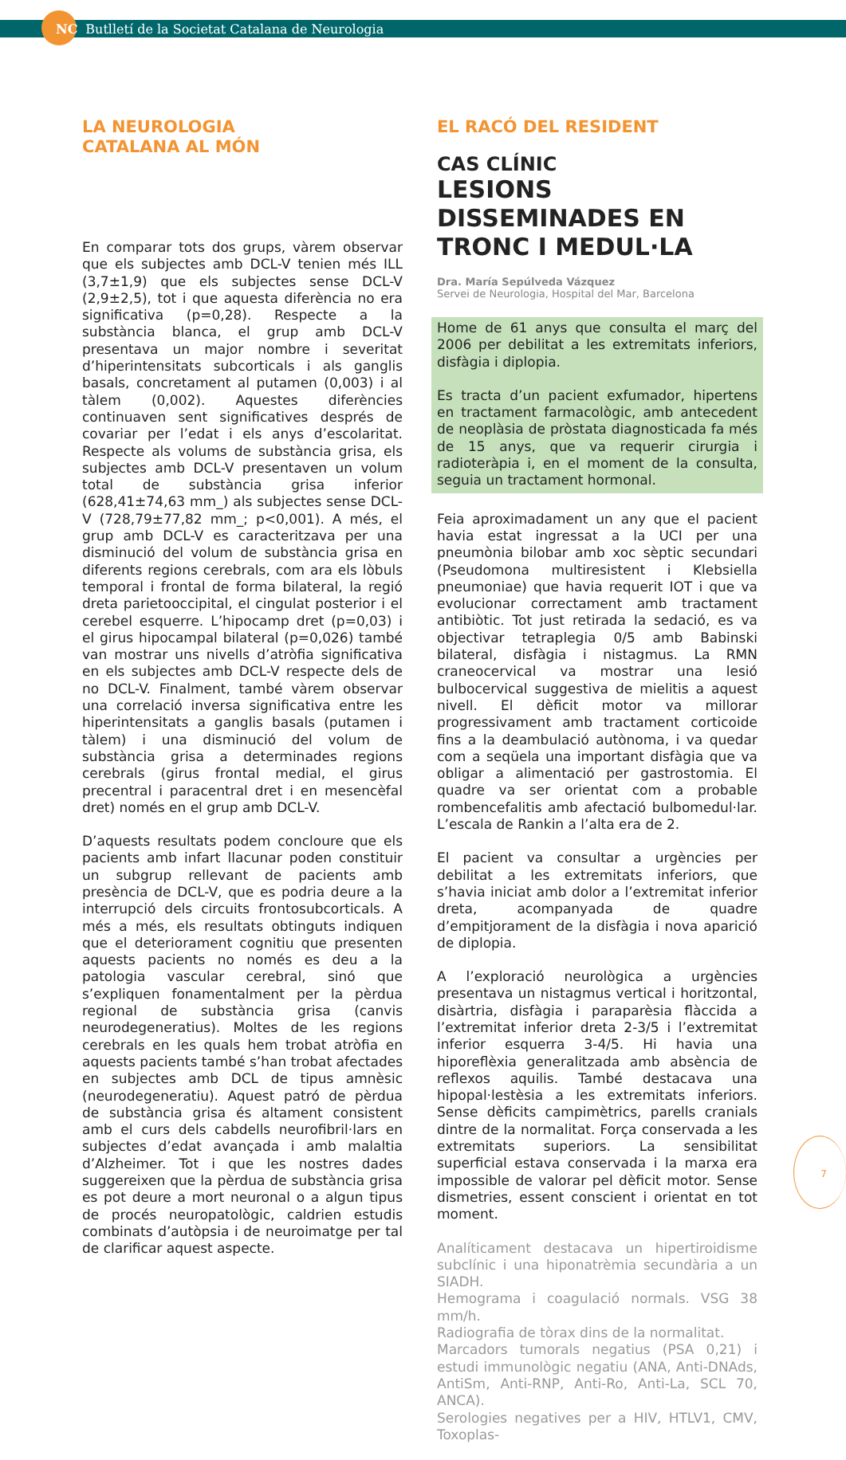NC Butlletí de la Societat Catalana de Neurologia
LA NEUROLOGIA
CATALANA AL MÓN
En comparar tots dos grups, vàrem observar que els subjectes amb DCL-V tenien més ILL (3,7±1,9) que els subjectes sense DCL-V (2,9±2,5), tot i que aquesta diferència no era significativa (p=0,28). Respecte a la substància blanca, el grup amb DCL-V presentava un major nombre i severitat d’hiperintensitats subcorticals i als ganglis basals, concretament al putamen (0,003) i al tàlem (0,002). Aquestes diferències continuaven sent significatives després de covariar per l’edat i els anys d’escolaritat. Respecte als volums de substància grisa, els subjectes amb DCL-V presentaven un volum total de substància grisa inferior (628,41±74,63 mm_) als subjectes sense DCL-V (728,79±77,82 mm_; p<0,001). A més, el grup amb DCL-V es caracteritzava per una disminució del volum de substància grisa en diferents regions cerebrals, com ara els lòbuls temporal i frontal de forma bilateral, la regió dreta parietooccipital, el cingulat posterior i el cerebel esquerre. L’hipocamp dret (p=0,03) i el girus hipocampal bilateral (p=0,026) també van mostrar uns nivells d’atròfia significativa en els subjectes amb DCL-V respecte dels de no DCL-V. Finalment, també vàrem observar una correlació inversa significativa entre les hiperintensitats a ganglis basals (putamen i tàlem) i una disminució del volum de substància grisa a determinades regions cerebrals (girus frontal medial, el girus precentral i paracentral dret i en mesencèfal dret) només en el grup amb DCL-V.
D’aquests resultats podem concloure que els pacients amb infart llacunar poden constituir un subgrup rellevant de pacients amb presència de DCL-V, que es podria deure a la interrupció dels circuits frontosubcorticals. A més a més, els resultats obtinguts indiquen que el deteriorament cognitiu que presenten aquests pacients no només es deu a la patologia vascular cerebral, sinó que s’expliquen fonamentalment per la pèrdua regional de substància grisa (canvis neurodegeneratius). Moltes de les regions cerebrals en les quals hem trobat atròfia en aquests pacients també s’han trobat afectades en subjectes amb DCL de tipus amnèsic (neurodegeneratiu). Aquest patró de pèrdua de substància grisa és altament consistent amb el curs dels cabdells neurofibril·lars en subjectes d’edat avançada i amb malaltia d’Alzheimer. Tot i que les nostres dades suggereixen que la pèrdua de substància grisa es pot deure a mort neuronal o a algun tipus de procés neuropatològic, caldrien estudis combinats d’autòpsia i de neuroimatge per tal de clarificar aquest aspecte.
EL RACÓ DEL RESIDENT
CAS CLÍNIC
LESIONS DISSEMINADES EN TRONC I MEDUL·LA
Dra. María Sepúlveda Vázquez
Servei de Neurologia, Hospital del Mar, Barcelona
Home de 61 anys que consulta el març del 2006 per debilitat a les extremitats inferiors, disfàgia i diplopia.
Es tracta d’un pacient exfumador, hipertens en tractament farmacològic, amb antecedent de neoplàsia de pròstata diagnosticada fa més de 15 anys, que va requerir cirurgia i radioteràpia i, en el moment de la consulta, seguia un tractament hormonal.
Feia aproximadament un any que el pacient havia estat ingressat a la UCI per una pneumònia bilobar amb xoc sèptic secundari (Pseudomona multiresistent i Klebsiella pneumoniae) que havia requerit IOT i que va evolucionar correctament amb tractament antibiòtic. Tot just retirada la sedació, es va objectivar tetraplegia 0/5 amb Babinski bilateral, disfàgia i nistagmus. La RMN craneocervical va mostrar una lesió bulbocervical suggestiva de mielitis a aquest nivell. El dèficit motor va millorar progressivament amb tractament corticoide fins a la deambulació autònoma, i va quedar com a seqüela una important disfàgia que va obligar a alimentació per gastrostomia. El quadre va ser orientat com a probable rombencefalitis amb afectació bulbomedul·lar. L’escala de Rankin a l’alta era de 2.
El pacient va consultar a urgències per debilitat a les extremitats inferiors, que s’havia iniciat amb dolor a l’extremitat inferior dreta, acompanyada de quadre d’empitjorament de la disfàgia i nova aparició de diplopia.
A l’exploració neurològica a urgències presentava un nistagmus vertical i horitzontal, disàrtria, disfàgia i paraparèsia flàccida a l’extremitat inferior dreta 2-3/5 i l’extremitat inferior esquerra 3-4/5. Hi havia una hiporeflèxia generalitzada amb absència de reflexos aquilis. També destacava una hipopal·lestèsia a les extremitats inferiors. Sense dèficits campimètrics, parells cranials dintre de la normalitat. Força conservada a les extremitats superiors. La sensibilitat superficial estava conservada i la marxa era impossible de valorar pel dèficit motor. Sense dismetries, essent conscient i orientat en tot moment.
Analíticament destacava un hipertiroidisme subclínic i una hiponatrèmia secundària a un SIADH.
Hemograma i coagulació normals. VSG 38 mm/h.
Radiografia de tòrax dins de la normalitat.
Marcadors tumorals negatius (PSA 0,21) i estudi immunològic negatiu (ANA, Anti-DNAds, AntiSm, Anti-RNP, Anti-Ro, Anti-La, SCL 70, ANCA).
Serologies negatives per a HIV, HTLV1, CMV, Toxoplas-
7